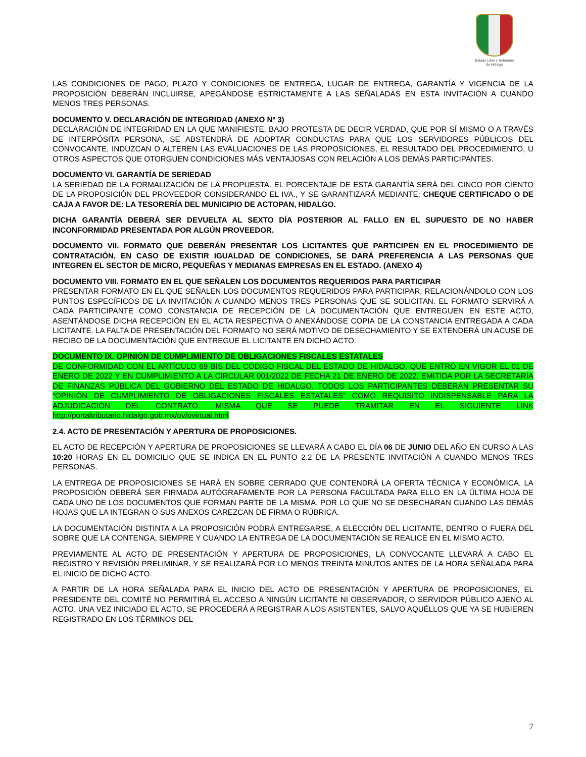Estado Libre y Soberano
de Hidalgo
LAS CONDICIONES DE PAGO, PLAZO Y CONDICIONES DE ENTREGA, LUGAR DE ENTREGA, GARANTÍA Y VIGENCIA DE LA PROPOSICIÓN DEBERÁN INCLUIRSE, APEGÁNDOSE ESTRICTAMENTE A LAS SEÑALADAS EN ESTA INVITACIÓN A CUANDO MENOS TRES PERSONAS.
DOCUMENTO V. DECLARACIÓN DE INTEGRIDAD (ANEXO Nº 3)
DECLARACIÓN DE INTEGRIDAD EN LA QUE MANIFIESTE, BAJO PROTESTA DE DECIR VERDAD, QUE POR SÍ MISMO O A TRAVÉS DE INTERPÓSITA PERSONA, SE ABSTENDRÁ DE ADOPTAR CONDUCTAS PARA QUE LOS SERVIDORES PÚBLICOS DEL CONVOCANTE, INDUZCAN O ALTEREN LAS EVALUACIONES DE LAS PROPOSICIONES, EL RESULTADO DEL PROCEDIMIENTO, U OTROS ASPECTOS QUE OTORGUEN CONDICIONES MÁS VENTAJOSAS CON RELACIÓN A LOS DEMÁS PARTICIPANTES.
DOCUMENTO VI. GARANTÍA DE SERIEDAD
LA SERIEDAD DE LA FORMALIZACIÓN DE LA PROPUESTA. EL PORCENTAJE DE ESTA GARANTÍA SERÁ DEL CINCO POR CIENTO DE LA PROPOSICIÓN DEL PROVEEDOR CONSIDERANDO EL IVA., Y SE GARANTIZARÁ MEDIANTE: CHEQUE CERTIFICADO O DE CAJA A FAVOR DE: LA TESORERÍA DEL MUNICIPIO DE ACTOPAN, HIDALGO.
DICHA GARANTÍA DEBERÁ SER DEVUELTA AL SEXTO DÍA POSTERIOR AL FALLO EN EL SUPUESTO DE NO HABER INCONFORMIDAD PRESENTADA POR ALGÚN PROVEEDOR.
DOCUMENTO VII. FORMATO QUE DEBERÁN PRESENTAR LOS LICITANTES QUE PARTICIPEN EN EL PROCEDIMIENTO DE CONTRATACIÓN, EN CASO DE EXISTIR IGUALDAD DE CONDICIONES, SE DARÁ PREFERENCIA A LAS PERSONAS QUE INTEGREN EL SECTOR DE MICRO, PEQUEÑAS Y MEDIANAS EMPRESAS EN EL ESTADO. (ANEXO 4)
DOCUMENTO VIII. FORMATO EN EL QUE SEÑALEN LOS DOCUMENTOS REQUERIDOS PARA PARTICIPAR
PRESENTAR FORMATO EN EL QUE SEÑALEN LOS DOCUMENTOS REQUERIDOS PARA PARTICIPAR, RELACIONÁNDOLO CON LOS PUNTOS ESPECÍFICOS DE LA INVITACIÓN A CUANDO MENOS TRES PERSONAS QUE SE SOLICITAN. EL FORMATO SERVIRÁ A CADA PARTICIPANTE COMO CONSTANCIA DE RECEPCIÓN DE LA DOCUMENTACIÓN QUE ENTREGUEN EN ESTE ACTO, ASENTÁNDOSE DICHA RECEPCIÓN EN EL ACTA RESPECTIVA O ANEXÁNDOSE COPIA DE LA CONSTANCIA ENTREGADA A CADA LICITANTE. LA FALTA DE PRESENTACIÓN DEL FORMATO NO SERÁ MOTIVO DE DESECHAMIENTO Y SE EXTENDERÁ UN ACUSE DE RECIBO DE LA DOCUMENTACIÓN QUE ENTREGUE EL LICITANTE EN DICHO ACTO.
DOCUMENTO IX. OPINIÓN DE CUMPLIMIENTO DE OBLIGACIONES FISCALES ESTATALES
DE CONFORMIDAD CON EL ARTÍCULO 69 BIS DEL CÓDIGO FISCAL DEL ESTADO DE HIDALGO, QUE ENTRÓ EN VIGOR EL 01 DE ENERO DE 2022 Y EN CUMPLIMIENTO A LA CIRCULAR 001/2022 DE FECHA 21 DE ENERO DE 2022, EMITIDA POR LA SECRETARÍA DE FINANZAS PÚBLICA DEL GOBIERNO DEL ESTADO DE HIDALGO, TODOS LOS PARTICIPANTES DEBERÁN PRESENTAR SU “OPINIÓN DE CUMPLIMIENTO DE OBLIGACIONES FISCALES ESTATALES” COMO REQUISITO INDISPENSABLE PARA LA ADJUDICACIÓN DEL CONTRATO. MISMA QUE SE PUEDE TRAMITAR EN EL SIGUIENTE LINK http://portaltributario.hidalgo.gob.mx/ov/ovirtual.html
2.4. ACTO DE PRESENTACIÓN Y APERTURA DE PROPOSICIONES.
EL ACTO DE RECEPCIÓN Y APERTURA DE PROPOSICIONES SE LLEVARÁ A CABO EL DÍA 06 DE JUNIO DEL AÑO EN CURSO A LAS 10:20 HORAS EN EL DOMICILIO QUE SE INDICA EN EL PUNTO 2.2 DE LA PRESENTE INVITACIÓN A CUANDO MENOS TRES PERSONAS.
LA ENTREGA DE PROPOSICIONES SE HARÁ EN SOBRE CERRADO QUE CONTENDRÁ LA OFERTA TÉCNICA Y ECONÓMICA. LA PROPOSICIÓN DEBERÁ SER FIRMADA AUTÓGRAFAMENTE POR LA PERSONA FACULTADA PARA ELLO EN LA ÚLTIMA HOJA DE CADA UNO DE LOS DOCUMENTOS QUE FORMAN PARTE DE LA MISMA, POR LO QUE NO SE DESECHARAN CUANDO LAS DEMÁS HOJAS QUE LA INTEGRAN O SUS ANEXOS CAREZCAN DE FIRMA O RÚBRICA.
LA DOCUMENTACIÓN DISTINTA A LA PROPOSICIÓN PODRÁ ENTREGARSE, A ELECCIÓN DEL LICITANTE, DENTRO O FUERA DEL SOBRE QUE LA CONTENGA, SIEMPRE Y CUANDO LA ENTREGA DE LA DOCUMENTACIÓN SE REALICE EN EL MISMO ACTO.
PREVIAMENTE AL ACTO DE PRESENTACIÓN Y APERTURA DE PROPOSICIONES, LA CONVOCANTE LLEVARÁ A CABO EL REGISTRO Y REVISIÓN PRELIMINAR, Y SE REALIZARÁ POR LO MENOS TREINTA MINUTOS ANTES DE LA HORA SEÑALADA PARA EL INICIO DE DICHO ACTO.
A PARTIR DE LA HORA SEÑALADA PARA EL INICIO DEL ACTO DE PRESENTACIÓN Y APERTURA DE PROPOSICIONES, EL PRESIDENTE DEL COMITÉ NO PERMITIRÁ EL ACCESO A NINGÚN LICITANTE NI OBSERVADOR, O SERVIDOR PÚBLICO AJENO AL ACTO. UNA VEZ INICIADO EL ACTO, SE PROCEDERÁ A REGISTRAR A LOS ASISTENTES, SALVO AQUÉLLOS QUE YA SE HUBIEREN REGISTRADO EN LOS TÉRMINOS DEL
7